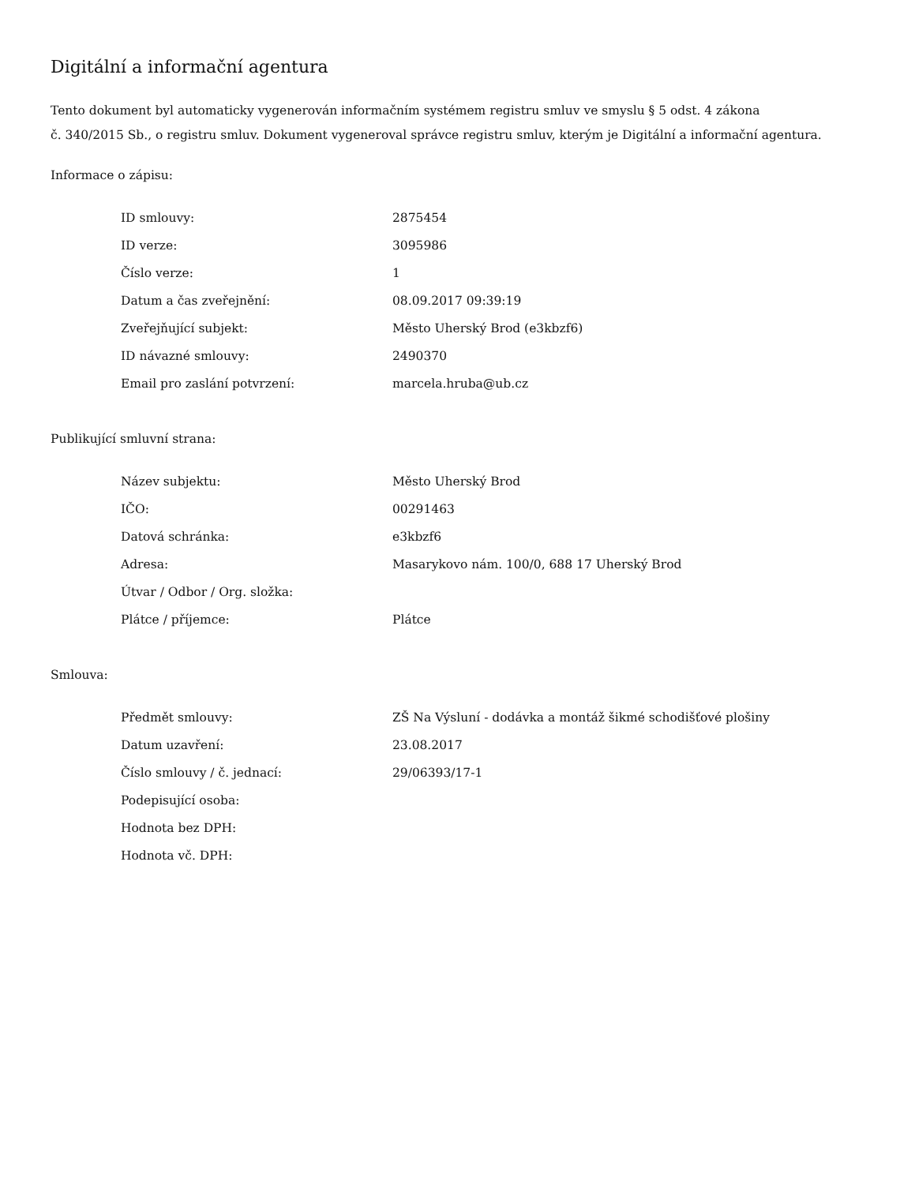Digitální a informační agentura
Tento dokument byl automaticky vygenerován informačním systémem registru smluv ve smyslu § 5 odst. 4 zákona
č. 340/2015 Sb., o registru smluv. Dokument vygeneroval správce registru smluv, kterým je Digitální a informační agentura.
Informace o zápisu:
| ID smlouvy: | 2875454 |
| ID verze: | 3095986 |
| Číslo verze: | 1 |
| Datum a čas zveřejnění: | 08.09.2017 09:39:19 |
| Zveřejňující subjekt: | Město Uherský Brod (e3kbzf6) |
| ID návazné smlouvy: | 2490370 |
| Email pro zaslání potvrzení: | marcela.hruba@ub.cz |
Publikující smluvní strana:
| Název subjektu: | Město Uherský Brod |
| IČO: | 00291463 |
| Datová schránka: | e3kbzf6 |
| Adresa: | Masarykovo nám. 100/0, 688 17 Uherský Brod |
| Útvar / Odbor / Org. složka: | |
| Plátce / příjemce: | Plátce |
Smlouva:
| Předmět smlouvy: | ZŠ Na Výsluní - dodávka a montáž šikmé schodišťové plošiny |
| Datum uzavření: | 23.08.2017 |
| Číslo smlouvy / č. jednací: | 29/06393/17-1 |
| Podepisující osoba: | |
| Hodnota bez DPH: | |
| Hodnota vč. DPH: | |